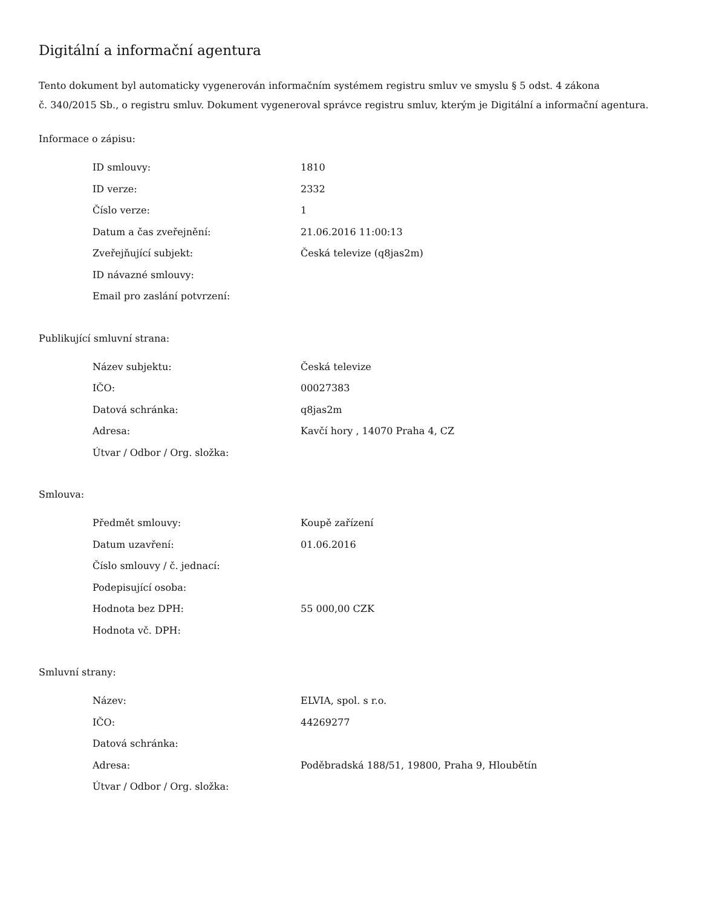Digitální a informační agentura
Tento dokument byl automaticky vygenerován informačním systémem registru smluv ve smyslu § 5 odst. 4 zákona
č. 340/2015 Sb., o registru smluv. Dokument vygeneroval správce registru smluv, kterým je Digitální a informační agentura.
Informace o zápisu:
| ID smlouvy: | 1810 |
| ID verze: | 2332 |
| Číslo verze: | 1 |
| Datum a čas zveřejnění: | 21.06.2016 11:00:13 |
| Zveřejňující subjekt: | Česká televize (q8jas2m) |
| ID návazné smlouvy: | |
| Email pro zaslání potvrzení: | |
Publikující smluvní strana:
| Název subjektu: | Česká televize |
| IČO: | 00027383 |
| Datová schránka: | q8jas2m |
| Adresa: | Kavčí hory , 14070 Praha 4, CZ |
| Útvar / Odbor / Org. složka: | |
Smlouva:
| Předmět smlouvy: | Koupě zařízení |
| Datum uzavření: | 01.06.2016 |
| Číslo smlouvy / č. jednací: | |
| Podepisující osoba: | |
| Hodnota bez DPH: | 55 000,00 CZK |
| Hodnota vč. DPH: | |
Smluvní strany:
| Název: | ELVIA, spol. s r.o. |
| IČO: | 44269277 |
| Datová schránka: | |
| Adresa: | Poděbradská 188/51, 19800, Praha 9, Hloubětín |
| Útvar / Odbor / Org. složka: | |